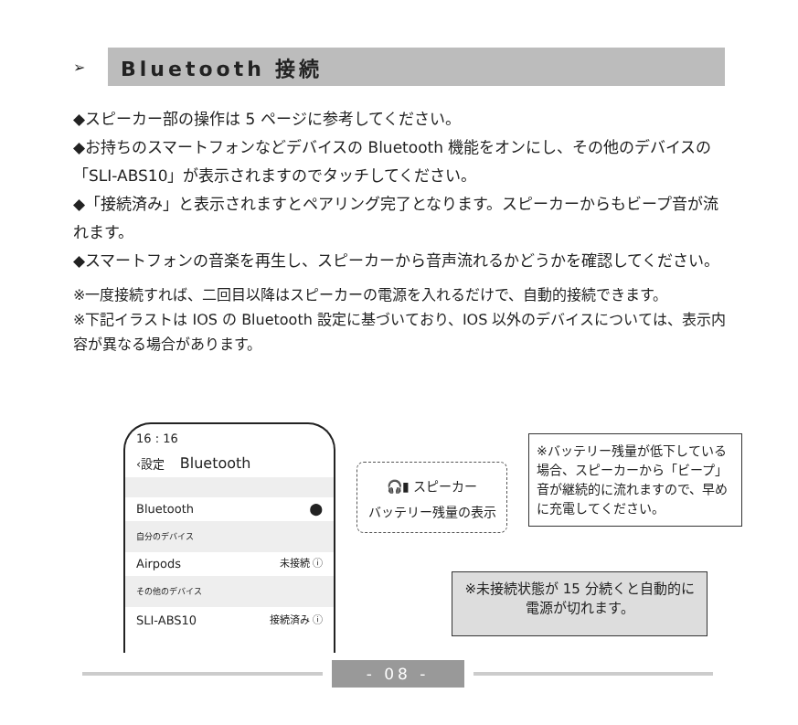➢
Bluetooth 接続
◆スピーカー部の操作は 5 ページに参考してください。
◆お持ちのスマートフォンなどデバイスの Bluetooth 機能をオンにし、その他のデバイスの「SLI-ABS10」が表示されますのでタッチしてください。
◆「接続済み」と表示されますとペアリング完了となります。スピーカーからもビープ音が流れます。
◆スマートフォンの音楽を再生し、スピーカーから音声流れるかどうかを確認してください。
※一度接続すれば、二回目以降はスピーカーの電源を入れるだけで、自動的接続できます。
※下記イラストは IOS の Bluetooth 設定に基づいており、IOS 以外のデバイスについては、表示内容が異なる場合があります。
16 : 16
‹設定 Bluetooth
Bluetooth ⬤
自分のデバイス
Airpods 未接続 ⓘ
その他のデバイス
SLI-ABS10 接続済み ⓘ
🎧▮ スピーカー
バッテリー残量の表示
※バッテリー残量が低下している場合、スピーカーから「ビープ」音が継続的に流れますので、早めに充電してください。
※未接続状態が 15 分続くと自動的に電源が切れます。
- 08 -